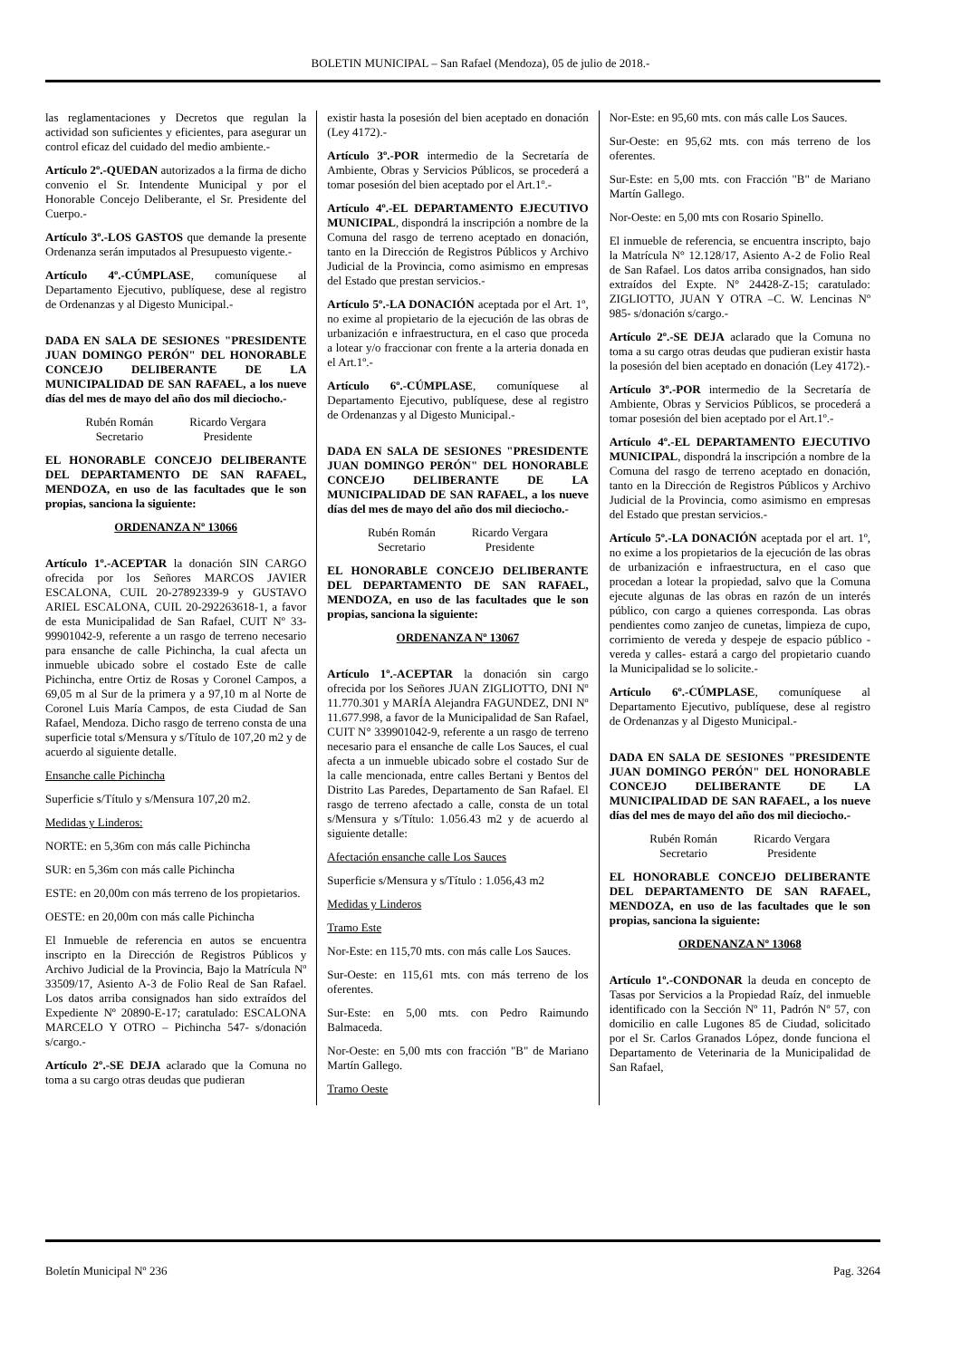BOLETIN MUNICIPAL – San Rafael (Mendoza), 05 de julio de 2018.-
las reglamentaciones y Decretos que regulan la actividad son suficientes y eficientes, para asegurar un control eficaz del cuidado del medio ambiente.-
Artículo 2º.-QUEDAN autorizados a la firma de dicho convenio el Sr. Intendente Municipal y por el Honorable Concejo Deliberante, el Sr. Presidente del Cuerpo.-
Artículo 3º.-LOS GASTOS que demande la presente Ordenanza serán imputados al Presupuesto vigente.-
Artículo 4º.-CÚMPLASE, comuníquese al Departamento Ejecutivo, publíquese, dese al registro de Ordenanzas y al Digesto Municipal.-
DADA EN SALA DE SESIONES "PRESIDENTE JUAN DOMINGO PERÓN" DEL HONORABLE CONCEJO DELIBERANTE DE LA MUNICIPALIDAD DE SAN RAFAEL, a los nueve días del mes de mayo del año dos mil dieciocho.-
Rubén Román
Secretario
Ricardo Vergara
Presidente
EL HONORABLE CONCEJO DELIBERANTE DEL DEPARTAMENTO DE SAN RAFAEL, MENDOZA, en uso de las facultades que le son propias, sanciona la siguiente:
ORDENANZA Nº 13066
Artículo 1º.-ACEPTAR la donación SIN CARGO ofrecida por los Señores MARCOS JAVIER ESCALONA, CUIL 20-27892339-9 y GUSTAVO ARIEL ESCALONA, CUIL 20-292263618-1, a favor de esta Municipalidad de San Rafael, CUIT Nº 33-99901042-9, referente a un rasgo de terreno necesario para ensanche de calle Pichincha, la cual afecta un inmueble ubicado sobre el costado Este de calle Pichincha, entre Ortiz de Rosas y Coronel Campos, a 69,05 m al Sur de la primera y a 97,10 m al Norte de Coronel Luis María Campos, de esta Ciudad de San Rafael, Mendoza. Dicho rasgo de terreno consta de una superficie total s/Mensura y s/Título de 107,20 m2 y de acuerdo al siguiente detalle.
Ensanche calle Pichincha
Superficie s/Título y s/Mensura 107,20 m2.
Medidas y Linderos:
NORTE: en 5,36m con más calle Pichincha
SUR: en 5,36m con más calle Pichincha
ESTE: en 20,00m con más terreno de los propietarios.
OESTE: en 20,00m con más calle Pichincha
El Inmueble de referencia en autos se encuentra inscripto en la Dirección de Registros Públicos y Archivo Judicial de la Provincia, Bajo la Matrícula Nº 33509/17, Asiento A-3 de Folio Real de San Rafael. Los datos arriba consignados han sido extraídos del Expediente Nº 20890-E-17; caratulado: ESCALONA MARCELO Y OTRO – Pichincha 547- s/donación s/cargo.-
Artículo 2º.-SE DEJA aclarado que la Comuna no toma a su cargo otras deudas que pudieran
existir hasta la posesión del bien aceptado en donación (Ley 4172).-
Artículo 3º.-POR intermedio de la Secretaría de Ambiente, Obras y Servicios Públicos, se procederá a tomar posesión del bien aceptado por el Art.1º.-
Artículo 4º.-EL DEPARTAMENTO EJECUTIVO MUNICIPAL, dispondrá la inscripción a nombre de la Comuna del rasgo de terreno aceptado en donación, tanto en la Dirección de Registros Públicos y Archivo Judicial de la Provincia, como asimismo en empresas del Estado que prestan servicios.-
Artículo 5º.-LA DONACIÓN aceptada por el Art. 1º, no exime al propietario de la ejecución de las obras de urbanización e infraestructura, en el caso que proceda a lotear y/o fraccionar con frente a la arteria donada en el Art.1º.-
Artículo 6º.-CÚMPLASE, comuníquese al Departamento Ejecutivo, publíquese, dese al registro de Ordenanzas y al Digesto Municipal.-
DADA EN SALA DE SESIONES "PRESIDENTE JUAN DOMINGO PERÓN" DEL HONORABLE CONCEJO DELIBERANTE DE LA MUNICIPALIDAD DE SAN RAFAEL, a los nueve días del mes de mayo del año dos mil dieciocho.-
Rubén Román
Secretario
Ricardo Vergara
Presidente
EL HONORABLE CONCEJO DELIBERANTE DEL DEPARTAMENTO DE SAN RAFAEL, MENDOZA, en uso de las facultades que le son propias, sanciona la siguiente:
ORDENANZA Nº 13067
Artículo 1º.-ACEPTAR la donación sin cargo ofrecida por los Señores JUAN ZIGLIOTTO, DNI Nº 11.770.301 y MARÍA Alejandra FAGUNDEZ, DNI Nº 11.677.998, a favor de la Municipalidad de San Rafael, CUIT N° 339901042-9, referente a un rasgo de terreno necesario para el ensanche de calle Los Sauces, el cual afecta a un inmueble ubicado sobre el costado Sur de la calle mencionada, entre calles Bertani y Bentos del Distrito Las Paredes, Departamento de San Rafael. El rasgo de terreno afectado a calle, consta de un total s/Mensura y s/Título: 1.056.43 m2 y de acuerdo al siguiente detalle:
Afectación ensanche calle Los Sauces
Superficie s/Mensura y s/Título : 1.056,43 m2
Medidas y Linderos
Tramo Este
Nor-Este: en 115,70 mts. con más calle Los Sauces.
Sur-Oeste: en 115,61 mts. con más terreno de los oferentes.
Sur-Este: en 5,00 mts. con Pedro Raimundo Balmaceda.
Nor-Oeste: en 5,00 mts con fracción "B" de Mariano Martín Gallego.
Tramo Oeste
Nor-Este: en 95,60 mts. con más calle Los Sauces.
Sur-Oeste: en 95,62 mts. con más terreno de los oferentes.
Sur-Este: en 5,00 mts. con Fracción "B" de Mariano Martín Gallego.
Nor-Oeste: en 5,00 mts con Rosario Spinello.
El inmueble de referencia, se encuentra inscripto, bajo la Matrícula N° 12.128/17, Asiento A-2 de Folio Real de San Rafael. Los datos arriba consignados, han sido extraídos del Expte. N° 24428-Z-15; caratulado: ZIGLIOTTO, JUAN Y OTRA –C. W. Lencinas Nº 985- s/donación s/cargo.-
Artículo 2º.-SE DEJA aclarado que la Comuna no toma a su cargo otras deudas que pudieran existir hasta la posesión del bien aceptado en donación (Ley 4172).-
Artículo 3º.-POR intermedio de la Secretaría de Ambiente, Obras y Servicios Públicos, se procederá a tomar posesión del bien aceptado por el Art.1º.-
Artículo 4º.-EL DEPARTAMENTO EJECUTIVO MUNICIPAL, dispondrá la inscripción a nombre de la Comuna del rasgo de terreno aceptado en donación, tanto en la Dirección de Registros Públicos y Archivo Judicial de la Provincia, como asimismo en empresas del Estado que prestan servicios.-
Artículo 5º.-LA DONACIÓN aceptada por el art. 1º, no exime a los propietarios de la ejecución de las obras de urbanización e infraestructura, en el caso que procedan a lotear la propiedad, salvo que la Comuna ejecute algunas de las obras en razón de un interés público, con cargo a quienes corresponda. Las obras pendientes como zanjeo de cunetas, limpieza de cupo, corrimiento de vereda y despeje de espacio público -vereda y calles- estará a cargo del propietario cuando la Municipalidad se lo solicite.-
Artículo 6º.-CÚMPLASE, comuníquese al Departamento Ejecutivo, publíquese, dese al registro de Ordenanzas y al Digesto Municipal.-
DADA EN SALA DE SESIONES "PRESIDENTE JUAN DOMINGO PERÓN" DEL HONORABLE CONCEJO DELIBERANTE DE LA MUNICIPALIDAD DE SAN RAFAEL, a los nueve días del mes de mayo del año dos mil dieciocho.-
Rubén Román
Secretario
Ricardo Vergara
Presidente
EL HONORABLE CONCEJO DELIBERANTE DEL DEPARTAMENTO DE SAN RAFAEL, MENDOZA, en uso de las facultades que le son propias, sanciona la siguiente:
ORDENANZA Nº 13068
Artículo 1º.-CONDONAR la deuda en concepto de Tasas por Servicios a la Propiedad Raíz, del inmueble identificado con la Sección Nº 11, Padrón Nº 57, con domicilio en calle Lugones 85 de Ciudad, solicitado por el Sr. Carlos Granados López, donde funciona el Departamento de Veterinaria de la Municipalidad de San Rafael,
Boletín Municipal Nº 236 Pag. 3264